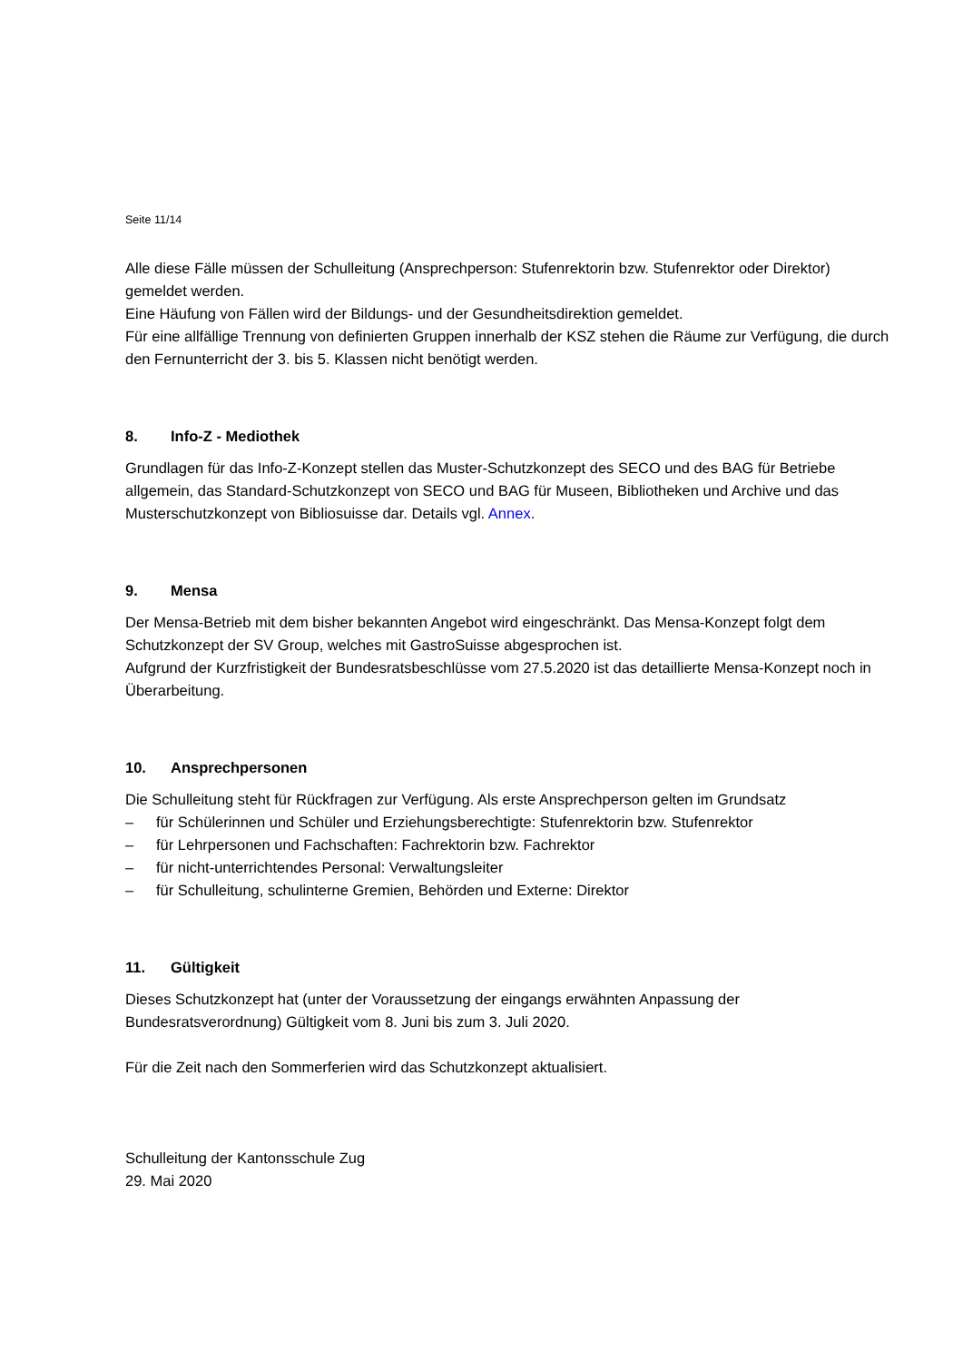Seite 11/14
Alle diese Fälle müssen der Schulleitung (Ansprechperson: Stufenrektorin bzw. Stufenrektor oder Direktor) gemeldet werden.
Eine Häufung von Fällen wird der Bildungs- und der Gesundheitsdirektion gemeldet.
Für eine allfällige Trennung von definierten Gruppen innerhalb der KSZ stehen die Räume zur Verfügung, die durch den Fernunterricht der 3. bis 5. Klassen nicht benötigt werden.
8. Info-Z - Mediothek
Grundlagen für das Info-Z-Konzept stellen das Muster-Schutzkonzept des SECO und des BAG für Betriebe allgemein, das Standard-Schutzkonzept von SECO und BAG für Museen, Bibliotheken und Archive und das Musterschutzkonzept von Bibliosuisse dar. Details vgl. Annex.
9. Mensa
Der Mensa-Betrieb mit dem bisher bekannten Angebot wird eingeschränkt. Das Mensa-Konzept folgt dem Schutzkonzept der SV Group, welches mit GastroSuisse abgesprochen ist.
Aufgrund der Kurzfristigkeit der Bundesratsbeschlüsse vom 27.5.2020 ist das detaillierte Mensa-Konzept noch in Überarbeitung.
10. Ansprechpersonen
Die Schulleitung steht für Rückfragen zur Verfügung. Als erste Ansprechperson gelten im Grundsatz
– für Schülerinnen und Schüler und Erziehungsberechtigte: Stufenrektorin bzw. Stufenrektor
– für Lehrpersonen und Fachschaften: Fachrektorin bzw. Fachrektor
– für nicht-unterrichtendes Personal: Verwaltungsleiter
– für Schulleitung, schulinterne Gremien, Behörden und Externe: Direktor
11. Gültigkeit
Dieses Schutzkonzept hat (unter der Voraussetzung der eingangs erwähnten Anpassung der Bundesratsverordnung) Gültigkeit vom 8. Juni bis zum 3. Juli 2020.
Für die Zeit nach den Sommerferien wird das Schutzkonzept aktualisiert.
Schulleitung der Kantonsschule Zug
29. Mai 2020